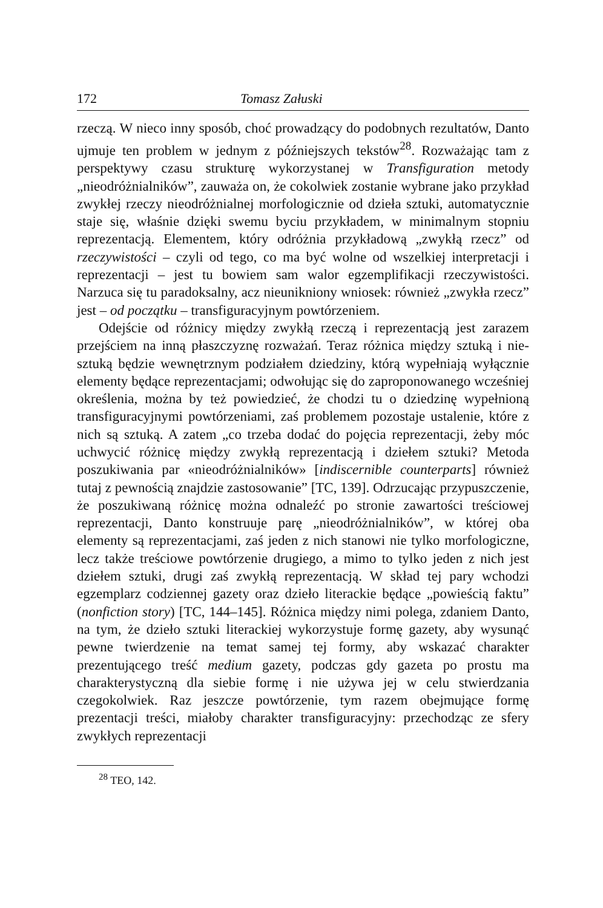172 Tomasz Załuski
rzeczą. W nieco inny sposób, choć prowadzący do podobnych rezultatów, Danto ujmuje ten problem w jednym z późniejszych tekstów<sup>28</sup>. Rozważając tam z perspektywy czasu strukturę wykorzystanej w Transfiguration metody „nieodróżnialników”, zauważa on, że cokolwiek zostanie wybrane jako przykład zwykłej rzeczy nieodróżnialnej morfologicznie od dzieła sztuki, automatycznie staje się, właśnie dzięki swemu byciu przykładem, w minimalnym stopniu reprezentacją. Elementem, który odróżnia przykładową „zwykłą rzecz” od rzeczywistości – czyli od tego, co ma być wolne od wszelkiej interpretacji i reprezentacji – jest tu bowiem sam walor egzemplifikacji rzeczywistości. Narzuca się tu paradoksalny, acz nieunikniony wniosek: również „zwykła rzecz” jest – od początku – transfiguracyjnym powtórzeniem.
Odejście od różnicy między zwykłą rzeczą i reprezentacją jest zarazem przejściem na inną płaszczyznę rozważań. Teraz różnica między sztuką i nie-sztuką będzie wewnętrznym podziałem dziedziny, którą wypełniają wyłącznie elementy będące reprezentacjami; odwołując się do zaproponowanego wcześniej określenia, można by też powiedzieć, że chodzi tu o dziedzinę wypełnioną transfiguracyjnymi powtórzeniami, zaś problemem pozostaje ustalenie, które z nich są sztuką. A zatem „co trzeba dodać do pojęcia reprezentacji, żeby móc uchwycić różnicę między zwykłą reprezentacją i dziełem sztuki? Metoda poszukiwania par «nieodróżnialników» [indiscernible counterparts] również tutaj z pewnością znajdzie zastosowanie” [TC, 139]. Odrzucając przypuszczenie, że poszukiwaną różnicę można odnaleźć po stronie zawartości treściowej reprezentacji, Danto konstruuje parę „nieodróżnialników”, w której oba elementy są reprezentacjami, zaś jeden z nich stanowi nie tylko morfologiczne, lecz także treściowe powtórzenie drugiego, a mimo to tylko jeden z nich jest dziełem sztuki, drugi zaś zwykłą reprezentacją. W skład tej pary wchodzi egzemplarz codziennej gazety oraz dzieło literackie będące „powieścią faktu” (nonfiction story) [TC, 144–145]. Różnica między nimi polega, zdaniem Danto, na tym, że dzieło sztuki literackiej wykorzystuje formę gazety, aby wysunąć pewne twierdzenie na temat samej tej formy, aby wskazać charakter prezentującego treść medium gazety, podczas gdy gazeta po prostu ma charakterystyczną dla siebie formę i nie używa jej w celu stwierdzania czegokolwiek. Raz jeszcze powtórzenie, tym razem obejmujące formę prezentacji treści, miałoby charakter transfiguracyjny: przechodząc ze sfery zwykłych reprezentacji
<sup>28</sup> TEO, 142.